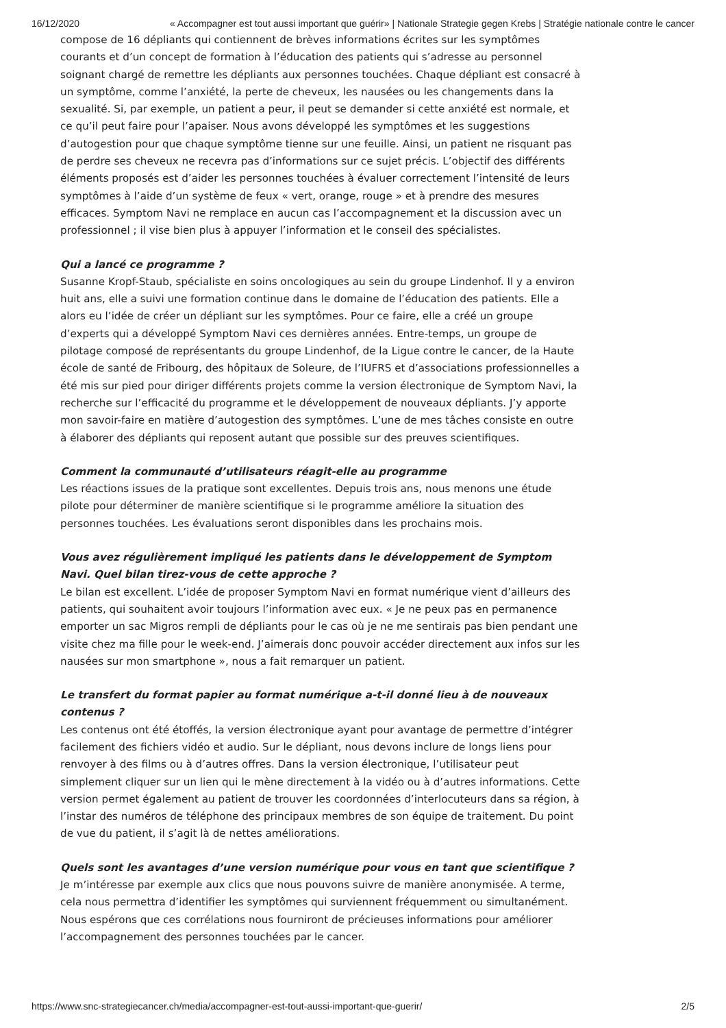16/12/2020 « Accompagner est tout aussi important que guérir» | Nationale Strategie gegen Krebs | Stratégie nationale contre le cancer
compose de 16 dépliants qui contiennent de brèves informations écrites sur les symptômes courants et d’un concept de formation à l’éducation des patients qui s’adresse au personnel soignant chargé de remettre les dépliants aux personnes touchées. Chaque dépliant est consacré à un symptôme, comme l’anxiété, la perte de cheveux, les nausées ou les changements dans la sexualité. Si, par exemple, un patient a peur, il peut se demander si cette anxiété est normale, et ce qu’il peut faire pour l’apaiser. Nous avons développé les symptômes et les suggestions d’autogestion pour que chaque symptôme tienne sur une feuille. Ainsi, un patient ne risquant pas de perdre ses cheveux ne recevra pas d’informations sur ce sujet précis. L’objectif des différents éléments proposés est d’aider les personnes touchées à évaluer correctement l’intensité de leurs symptômes à l’aide d’un système de feux « vert, orange, rouge » et à prendre des mesures efficaces. Symptom Navi ne remplace en aucun cas l’accompagnement et la discussion avec un professionnel ; il vise bien plus à appuyer l’information et le conseil des spécialistes.
Qui a lancé ce programme ?
Susanne Kropf-Staub, spécialiste en soins oncologiques au sein du groupe Lindenhof. Il y a environ huit ans, elle a suivi une formation continue dans le domaine de l’éducation des patients. Elle a alors eu l’idée de créer un dépliant sur les symptômes. Pour ce faire, elle a créé un groupe d’experts qui a développé Symptom Navi ces dernières années. Entre-temps, un groupe de pilotage composé de représentants du groupe Lindenhof, de la Ligue contre le cancer, de la Haute école de santé de Fribourg, des hôpitaux de Soleure, de l’IUFRS et d’associations professionnelles a été mis sur pied pour diriger différents projets comme la version électronique de Symptom Navi, la recherche sur l’efficacité du programme et le développement de nouveaux dépliants. J’y apporte mon savoir-faire en matière d’autogestion des symptômes. L’une de mes tâches consiste en outre à élaborer des dépliants qui reposent autant que possible sur des preuves scientifiques.
Comment la communauté d’utilisateurs réagit-elle au programme
Les réactions issues de la pratique sont excellentes. Depuis trois ans, nous menons une étude pilote pour déterminer de manière scientifique si le programme améliore la situation des personnes touchées. Les évaluations seront disponibles dans les prochains mois.
Vous avez régulièrement impliqué les patients dans le développement de Symptom Navi. Quel bilan tirez-vous de cette approche ?
Le bilan est excellent. L’idée de proposer Symptom Navi en format numérique vient d’ailleurs des patients, qui souhaitent avoir toujours l’information avec eux. « Je ne peux pas en permanence emporter un sac Migros rempli de dépliants pour le cas où je ne me sentirais pas bien pendant une visite chez ma fille pour le week-end. J’aimerais donc pouvoir accéder directement aux infos sur les nausées sur mon smartphone », nous a fait remarquer un patient.
Le transfert du format papier au format numérique a-t-il donné lieu à de nouveaux contenus ?
Les contenus ont été étoffés, la version électronique ayant pour avantage de permettre d’intégrer facilement des fichiers vidéo et audio. Sur le dépliant, nous devons inclure de longs liens pour renvoyer à des films ou à d’autres offres. Dans la version électronique, l’utilisateur peut simplement cliquer sur un lien qui le mène directement à la vidéo ou à d’autres informations. Cette version permet également au patient de trouver les coordonnées d’interlocuteurs dans sa région, à l’instar des numéros de téléphone des principaux membres de son équipe de traitement. Du point de vue du patient, il s’agit là de nettes améliorations.
Quels sont les avantages d’une version numérique pour vous en tant que scientifique ?
Je m’intéresse par exemple aux clics que nous pouvons suivre de manière anonymisée. A terme, cela nous permettra d’identifier les symptômes qui surviennent fréquemment ou simultanément. Nous espérons que ces corrélations nous fourniront de précieuses informations pour améliorer l’accompagnement des personnes touchées par le cancer.
https://www.snc-strategiecancer.ch/media/accompagner-est-tout-aussi-important-que-guerir/ 2/5